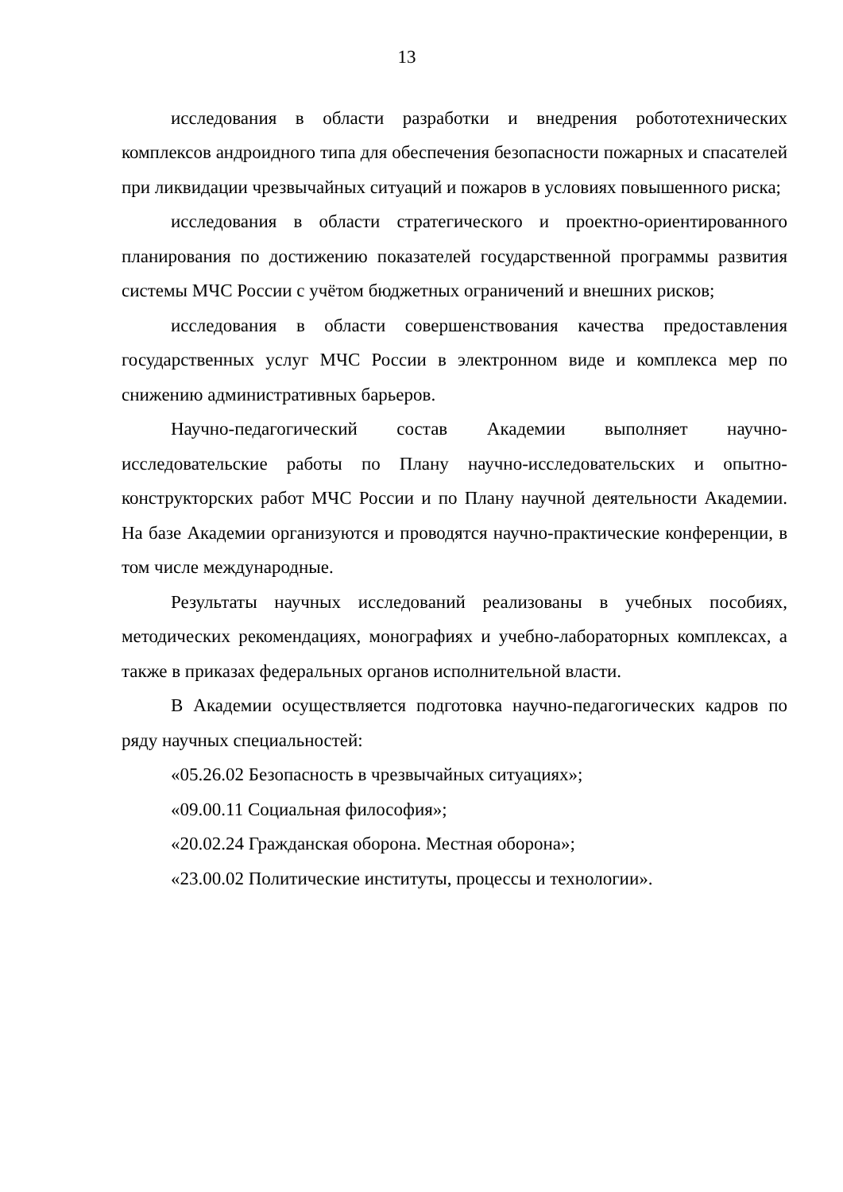13
исследования в области разработки и внедрения робототехнических комплексов андроидного типа для обеспечения безопасности пожарных и спасателей при ликвидации чрезвычайных ситуаций и пожаров в условиях повышенного риска;
исследования в области стратегического и проектно-ориентированного планирования по достижению показателей государственной программы развития системы МЧС России с учётом бюджетных ограничений и внешних рисков;
исследования в области совершенствования качества предоставления государственных услуг МЧС России в электронном виде и комплекса мер по снижению административных барьеров.
Научно-педагогический состав Академии выполняет научно-исследовательские работы по Плану научно-исследовательских и опытно-конструкторских работ МЧС России и по Плану научной деятельности Академии. На базе Академии организуются и проводятся научно-практические конференции, в том числе международные.
Результаты научных исследований реализованы в учебных пособиях, методических рекомендациях, монографиях и учебно-лабораторных комплексах, а также в приказах федеральных органов исполнительной власти.
В Академии осуществляется подготовка научно-педагогических кадров по ряду научных специальностей:
«05.26.02 Безопасность в чрезвычайных ситуациях»;
«09.00.11 Социальная философия»;
«20.02.24 Гражданская оборона. Местная оборона»;
«23.00.02 Политические институты, процессы и технологии».